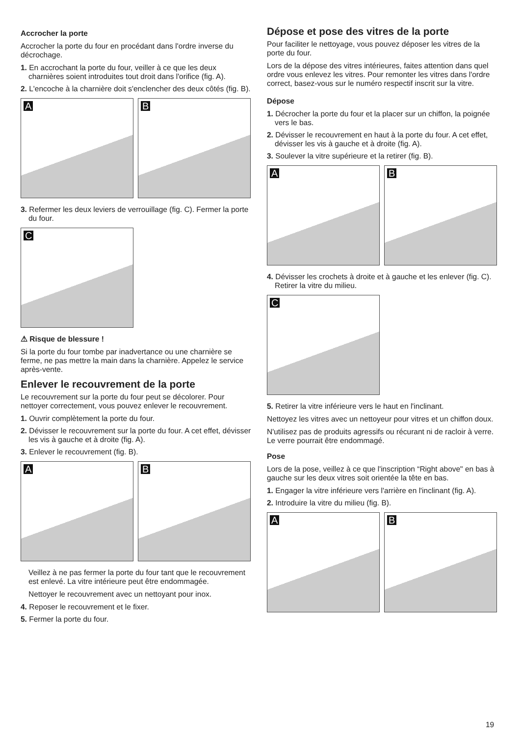Accrocher la porte
Accrocher la porte du four en procédant dans l'ordre inverse du décrochage.
1. En accrochant la porte du four, veiller à ce que les deux charnières soient introduites tout droit dans l'orifice (fig. A).
2. L'encoche à la charnière doit s'enclencher des deux côtés (fig. B).
A
B
3. Refermer les deux leviers de verrouillage (fig. C). Fermer la porte du four.
C
⚠ Risque de blessure !
Si la porte du four tombe par inadvertance ou une charnière se ferme, ne pas mettre la main dans la charnière. Appelez le service après-vente.
Enlever le recouvrement de la porte
Le recouvrement sur la porte du four peut se décolorer. Pour nettoyer correctement, vous pouvez enlever le recouvrement.
1. Ouvrir complètement la porte du four.
2. Dévisser le recouvrement sur la porte du four. A cet effet, dévisser les vis à gauche et à droite (fig. A).
3. Enlever le recouvrement (fig. B).
A
B
Veillez à ne pas fermer la porte du four tant que le recouvrement est enlevé. La vitre intérieure peut être endommagée.
Nettoyer le recouvrement avec un nettoyant pour inox.
4. Reposer le recouvrement et le fixer.
5. Fermer la porte du four.
Dépose et pose des vitres de la porte
Pour faciliter le nettoyage, vous pouvez déposer les vitres de la porte du four.
Lors de la dépose des vitres intérieures, faites attention dans quel ordre vous enlevez les vitres. Pour remonter les vitres dans l'ordre correct, basez-vous sur le numéro respectif inscrit sur la vitre.
Dépose
1. Décrocher la porte du four et la placer sur un chiffon, la poignée vers le bas.
2. Dévisser le recouvrement en haut à la porte du four. A cet effet, dévisser les vis à gauche et à droite (fig. A).
3. Soulever la vitre supérieure et la retirer (fig. B).
A
B
4. Dévisser les crochets à droite et à gauche et les enlever (fig. C). Retirer la vitre du milieu.
C
5. Retirer la vitre inférieure vers le haut en l'inclinant.
Nettoyez les vitres avec un nettoyeur pour vitres et un chiffon doux.
N'utilisez pas de produits agressifs ou récurant ni de racloir à verre. Le verre pourrait être endommagé.
Pose
Lors de la pose, veillez à ce que l'inscription “Right above" en bas à gauche sur les deux vitres soit orientée la tête en bas.
1. Engager la vitre inférieure vers l'arrière en l'inclinant (fig. A).
2. Introduire la vitre du milieu (fig. B).
A
B
19